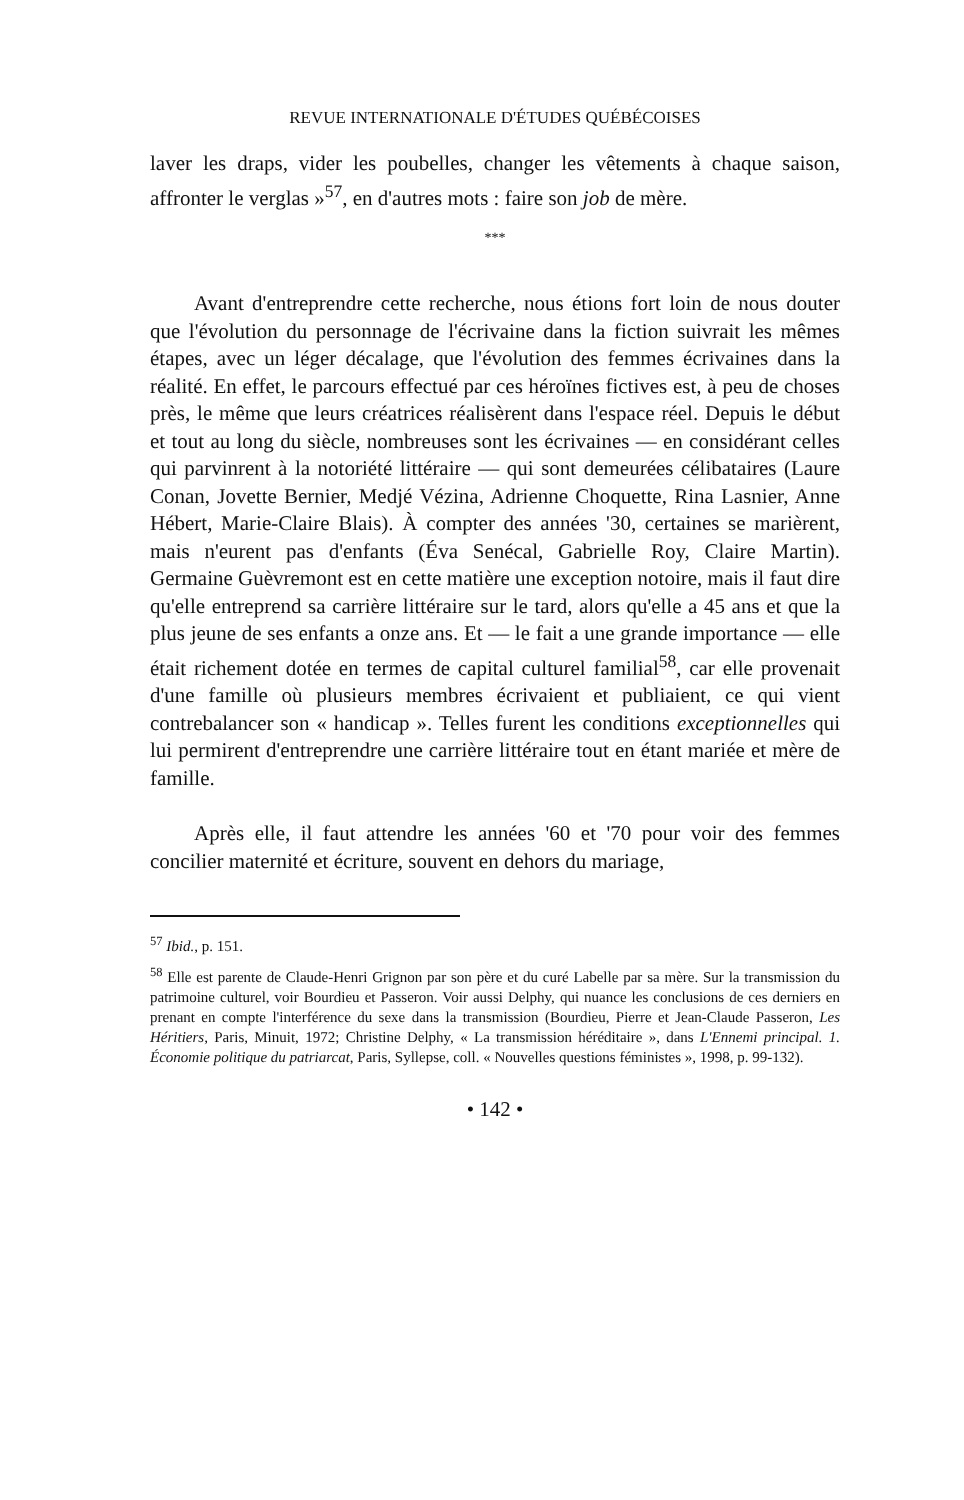REVUE INTERNATIONALE D'ÉTUDES QUÉBÉCOISES
laver les draps, vider les poubelles, changer les vêtements à chaque saison, affronter le verglas »<sup>57</sup>, en d'autres mots : faire son job de mère.
***
Avant d'entreprendre cette recherche, nous étions fort loin de nous douter que l'évolution du personnage de l'écrivaine dans la fiction suivrait les mêmes étapes, avec un léger décalage, que l'évolution des femmes écrivaines dans la réalité. En effet, le parcours effectué par ces héroïnes fictives est, à peu de choses près, le même que leurs créatrices réalisèrent dans l'espace réel. Depuis le début et tout au long du siècle, nombreuses sont les écrivaines — en considérant celles qui parvinrent à la notoriété littéraire — qui sont demeurées célibataires (Laure Conan, Jovette Bernier, Medjé Vézina, Adrienne Choquette, Rina Lasnier, Anne Hébert, Marie-Claire Blais). À compter des années '30, certaines se marièrent, mais n'eurent pas d'enfants (Éva Senécal, Gabrielle Roy, Claire Martin). Germaine Guèvremont est en cette matière une exception notoire, mais il faut dire qu'elle entreprend sa carrière littéraire sur le tard, alors qu'elle a 45 ans et que la plus jeune de ses enfants a onze ans. Et — le fait a une grande importance — elle était richement dotée en termes de capital culturel familial<sup>58</sup>, car elle provenait d'une famille où plusieurs membres écrivaient et publiaient, ce qui vient contrebalancer son « handicap ». Telles furent les conditions exceptionnelles qui lui permirent d'entreprendre une carrière littéraire tout en étant mariée et mère de famille.
Après elle, il faut attendre les années '60 et '70 pour voir des femmes concilier maternité et écriture, souvent en dehors du mariage,
<sup>57</sup> Ibid., p. 151.
<sup>58</sup> Elle est parente de Claude-Henri Grignon par son père et du curé Labelle par sa mère. Sur la transmission du patrimoine culturel, voir Bourdieu et Passeron. Voir aussi Delphy, qui nuance les conclusions de ces derniers en prenant en compte l'interférence du sexe dans la transmission (Bourdieu, Pierre et Jean-Claude Passeron, Les Héritiers, Paris, Minuit, 1972; Christine Delphy, « La transmission héréditaire », dans L'Ennemi principal. 1. Économie politique du patriarcat, Paris, Syllepse, coll. « Nouvelles questions féministes », 1998, p. 99-132).
• 142 •